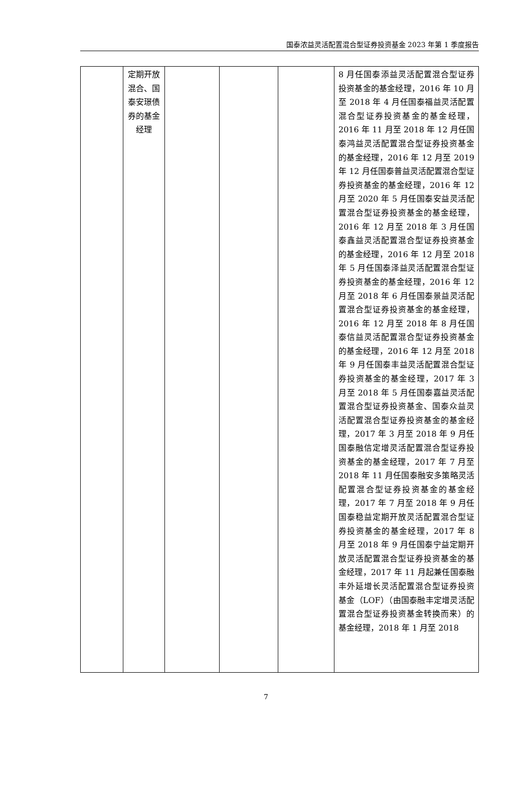国泰浓益灵活配置混合型证券投资基金 2023 年第 1 季度报告
| | 定期开放混合、国泰安璟债券的基金经理 | | | | 8 月任国泰添益灵活配置混合型证券投资基金的基金经理，2016 年 10 月至 2018 年 4 月任国泰福益灵活配置混合型证券投资基金的基金经理，2016 年 11 月至 2018 年 12 月任国泰鸿益灵活配置混合型证券投资基金的基金经理，2016 年 12 月至 2019 年 12 月任国泰普益灵活配置混合型证券投资基金的基金经理，2016 年 12 月至 2020 年 5 月任国泰安益灵活配置混合型证券投资基金的基金经理，2016 年 12 月至 2018 年 3 月任国泰鑫益灵活配置混合型证券投资基金的基金经理，2016 年 12 月至 2018 年 5 月任国泰泽益灵活配置混合型证券投资基金的基金经理，2016 年 12 月至 2018 年 6 月任国泰景益灵活配置混合型证券投资基金的基金经理，2016 年 12 月至 2018 年 8 月任国泰信益灵活配置混合型证券投资基金的基金经理，2016 年 12 月至 2018 年 9 月任国泰丰益灵活配置混合型证券投资基金的基金经理，2017 年 3 月至 2018 年 5 月任国泰嘉益灵活配置混合型证券投资基金、国泰众益灵活配置混合型证券投资基金的基金经理，2017 年 3 月至 2018 年 9 月任国泰融信定增灵活配置混合型证券投资基金的基金经理，2017 年 7 月至 2018 年 11 月任国泰融安多策略灵活配置混合型证券投资基金的基金经理，2017 年 7 月至 2018 年 9 月任国泰稳益定期开放灵活配置混合型证券投资基金的基金经理，2017 年 8 月至 2018 年 9 月任国泰宁益定期开放灵活配置混合型证券投资基金的基金经理，2017 年 11 月起兼任国泰融丰外延增长灵活配置混合型证券投资基金（LOF）（由国泰融丰定增灵活配置混合型证券投资基金转换而来）的基金经理，2018 年 1 月至 2018 |
7